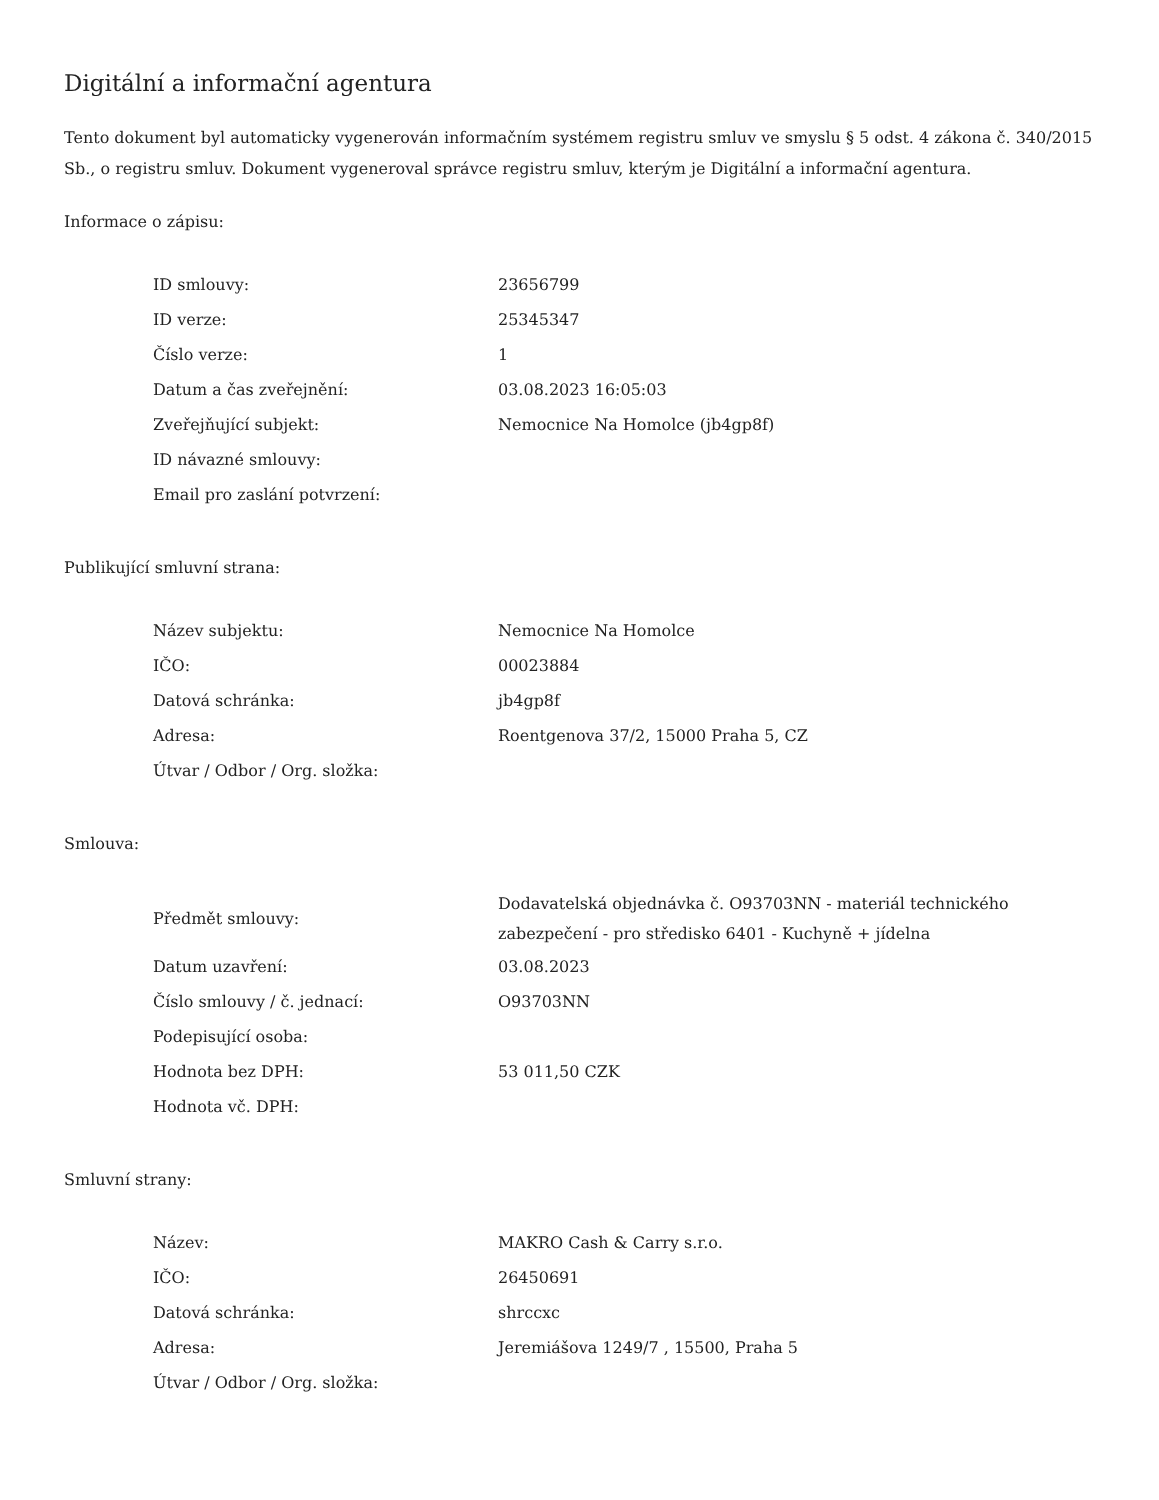Digitální a informační agentura
Tento dokument byl automaticky vygenerován informačním systémem registru smluv ve smyslu § 5 odst. 4 zákona č. 340/2015 Sb., o registru smluv. Dokument vygeneroval správce registru smluv, kterým je Digitální a informační agentura.
Informace o zápisu:
| ID smlouvy: | 23656799 |
| ID verze: | 25345347 |
| Číslo verze: | 1 |
| Datum a čas zveřejnění: | 03.08.2023 16:05:03 |
| Zveřejňující subjekt: | Nemocnice Na Homolce (jb4gp8f) |
| ID návazné smlouvy: | |
| Email pro zaslání potvrzení: | |
Publikující smluvní strana:
| Název subjektu: | Nemocnice Na Homolce |
| IČO: | 00023884 |
| Datová schránka: | jb4gp8f |
| Adresa: | Roentgenova 37/2, 15000 Praha 5, CZ |
| Útvar / Odbor / Org. složka: | |
Smlouva:
| Předmět smlouvy: | Dodavatelská objednávka č. O93703NN - materiál technického zabezpečení - pro středisko 6401 - Kuchyně + jídelna |
| Datum uzavření: | 03.08.2023 |
| Číslo smlouvy / č. jednací: | O93703NN |
| Podepisující osoba: | |
| Hodnota bez DPH: | 53 011,50 CZK |
| Hodnota vč. DPH: | |
Smluvní strany:
| Název: | MAKRO Cash & Carry s.r.o. |
| IČO: | 26450691 |
| Datová schránka: | shrccxc |
| Adresa: | Jeremiášova 1249/7 , 15500, Praha 5 |
| Útvar / Odbor / Org. složka: | |